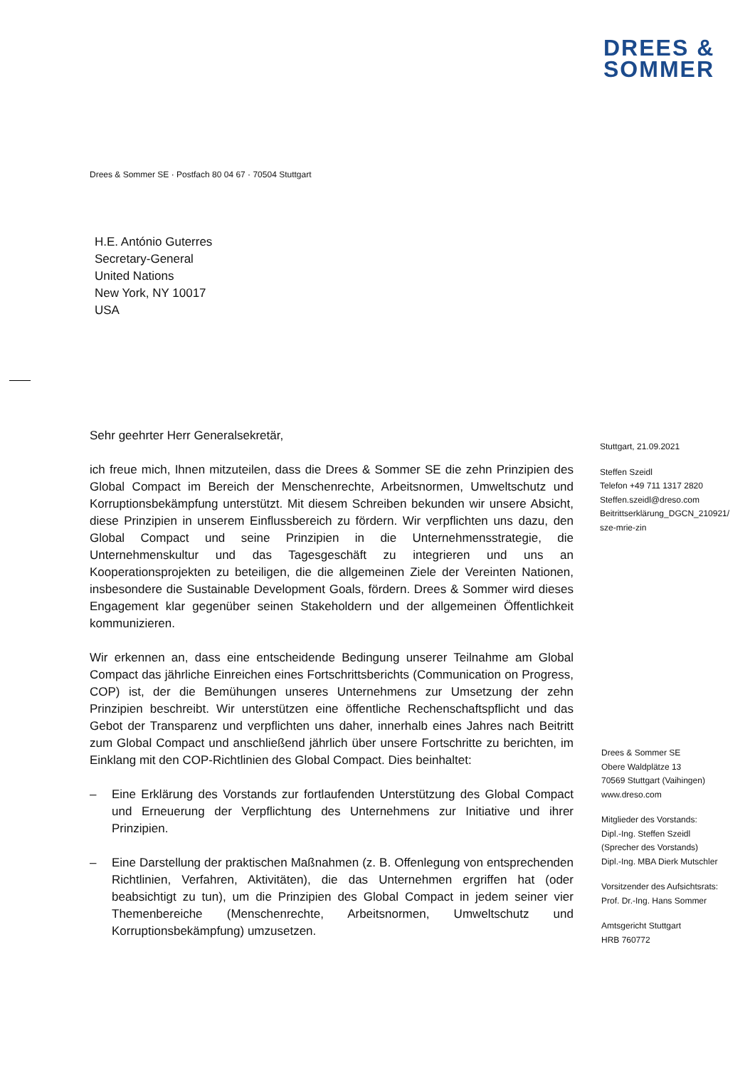DREES &
SOMMER
Drees & Sommer SE · Postfach 80 04 67 · 70504 Stuttgart
H.E. António Guterres
Secretary-General
United Nations
New York, NY 10017
USA
Sehr geehrter Herr Generalsekretär,
ich freue mich, Ihnen mitzuteilen, dass die Drees & Sommer SE die zehn Prinzipien des Global Compact im Bereich der Menschenrechte, Arbeitsnormen, Umweltschutz und Korruptionsbekämpfung unterstützt. Mit diesem Schreiben bekunden wir unsere Absicht, diese Prinzipien in unserem Einflussbereich zu fördern. Wir verpflichten uns dazu, den Global Compact und seine Prinzipien in die Unternehmensstrategie, die Unternehmenskultur und das Tagesgeschäft zu integrieren und uns an Kooperationsprojekten zu beteiligen, die die allgemeinen Ziele der Vereinten Nationen, insbesondere die Sustainable Development Goals, fördern. Drees & Sommer wird dieses Engagement klar gegenüber seinen Stakeholdern und der allgemeinen Öffentlichkeit kommunizieren.
Wir erkennen an, dass eine entscheidende Bedingung unserer Teilnahme am Global Compact das jährliche Einreichen eines Fortschrittsberichts (Communication on Progress, COP) ist, der die Bemühungen unseres Unternehmens zur Umsetzung der zehn Prinzipien beschreibt. Wir unterstützen eine öffentliche Rechenschaftspflicht und das Gebot der Transparenz und verpflichten uns daher, innerhalb eines Jahres nach Beitritt zum Global Compact und anschließend jährlich über unsere Fortschritte zu berichten, im Einklang mit den COP-Richtlinien des Global Compact. Dies beinhaltet:
– Eine Erklärung des Vorstands zur fortlaufenden Unterstützung des Global Compact und Erneuerung der Verpflichtung des Unternehmens zur Initiative und ihrer Prinzipien.
– Eine Darstellung der praktischen Maßnahmen (z. B. Offenlegung von entsprechenden Richtlinien, Verfahren, Aktivitäten), die das Unternehmen ergriffen hat (oder beabsichtigt zu tun), um die Prinzipien des Global Compact in jedem seiner vier Themenbereiche (Menschenrechte, Arbeitsnormen, Umweltschutz und Korruptionsbekämpfung) umzusetzen.
Stuttgart, 21.09.2021
Steffen Szeidl
Telefon +49 711 1317 2820
Steffen.szeidl@dreso.com
Beitrittserklärung_DGCN_210921/
sze-mrie-zin
Drees & Sommer SE
Obere Waldplätze 13
70569 Stuttgart (Vaihingen)
www.dreso.com
Mitglieder des Vorstands:
Dipl.-Ing. Steffen Szeidl
(Sprecher des Vorstands)
Dipl.-Ing. MBA Dierk Mutschler
Vorsitzender des Aufsichtsrats:
Prof. Dr.-Ing. Hans Sommer
Amtsgericht Stuttgart
HRB 760772